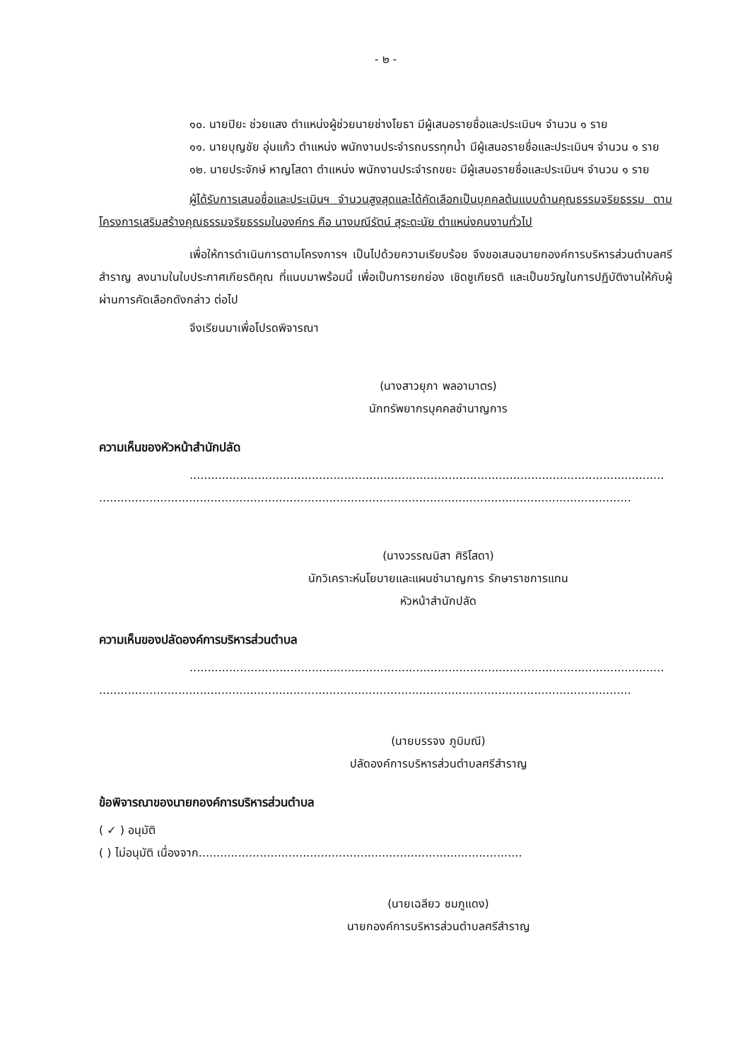- ๒ -
๑๐. นายปิยะ ช่วยแสง ตำแหน่งผู้ช่วยนายช่างโยธา มีผู้เสนอรายชื่อและประเมินฯ จำนวน ๑ ราย
๑๑. นายบุญชัย อุ่นแก้ว ตำแหน่ง พนักงานประจำรถบรรทุกน้ำ มีผู้เสนอรายชื่อและประเมินฯ จำนวน ๑ ราย
๑๒. นายประจักษ์ หาญโสดา ตำแหน่ง พนักงานประจำรถขยะ มีผู้เสนอรายชื่อและประเมินฯ จำนวน ๑ ราย
ผู้ได้รับการเสนอชื่อและประเมินฯ จำนวนสูงสุดและได้คัดเลือกเป็นบุคคลต้นแบบด้านคุณธรรมจริยธรรม ตามโครงการเสริมสร้างคุณธรรมจริยธรรมในองค์กร คือ นางมณีรัตน์ สุระดะนัย ตำแหน่งคนงานทั่วไป
เพื่อให้การดำเนินการตามโครงการฯ เป็นไปด้วยความเรียบร้อย จึงขอเสนอนายกองค์การบริหารส่วนตำบลศรีสำราญ ลงนามในใบประกาศเกียรติคุณ ที่แนบมาพร้อมนี้ เพื่อเป็นการยกย่อง เชิดชูเกียรติ และเป็นขวัญในการปฏิบัติงานให้กับผู้ผ่านการคัดเลือกดังกล่าว ต่อไป
จึงเรียนมาเพื่อโปรดพิจารณา
(นางสาวยุภา พลอามาตร)
นักทรัพยากรบุคคลชำนาญการ
ความเห็นของหัวหน้าสำนักปลัด
....................................................................................................................................
....................................................................................................................................................
(นางวรรณนิสา ศิริโสดา)
นักวิเคราะห์นโยบายและแผนชำนาญการ รักษาราชการแทน
หัวหน้าสำนักปลัด
ความเห็นของปลัดองค์การบริหารส่วนตำบล
....................................................................................................................................
....................................................................................................................................................
(นายบรรจง ภูมิมณี)
ปลัดองค์การบริหารส่วนตำบลศรีสำราญ
ข้อพิจารณาของนายกองค์การบริหารส่วนตำบล
( ✓ ) อนุมัติ
( ) ไม่อนุมัติ เนื่องจาก..........................................................................................
(นายเฉลียว ชมภูแดง)
นายกองค์การบริหารส่วนตำบลศรีสำราญ